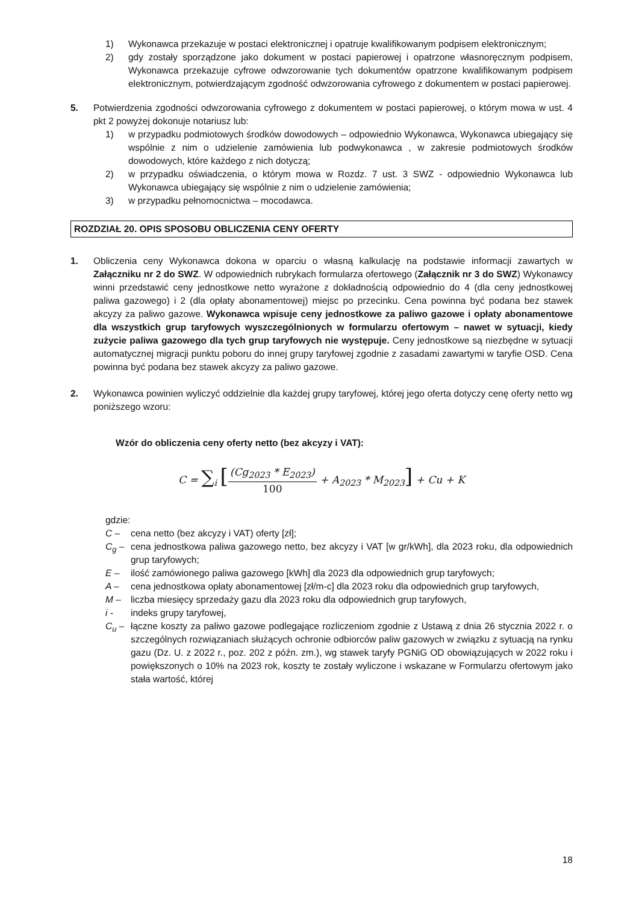1) Wykonawca przekazuje w postaci elektronicznej i opatruje kwalifikowanym podpisem elektronicznym;
2) gdy zostały sporządzone jako dokument w postaci papierowej i opatrzone własnoręcznym podpisem, Wykonawca przekazuje cyfrowe odwzorowanie tych dokumentów opatrzone kwalifikowanym podpisem elektronicznym, potwierdzającym zgodność odwzorowania cyfrowego z dokumentem w postaci papierowej.
5. Potwierdzenia zgodności odwzorowania cyfrowego z dokumentem w postaci papierowej, o którym mowa w ust. 4 pkt 2 powyżej dokonuje notariusz lub:
1) w przypadku podmiotowych środków dowodowych – odpowiednio Wykonawca, Wykonawca ubiegający się wspólnie z nim o udzielenie zamówienia lub podwykonawca , w zakresie podmiotowych środków dowodowych, które każdego z nich dotyczą;
2) w przypadku oświadczenia, o którym mowa w Rozdz. 7 ust. 3 SWZ - odpowiednio Wykonawca lub Wykonawca ubiegający się wspólnie z nim o udzielenie zamówienia;
3) w przypadku pełnomocnictwa – mocodawca.
ROZDZIAŁ 20. OPIS SPOSOBU OBLICZENIA CENY OFERTY
1. Obliczenia ceny Wykonawca dokona w oparciu o własną kalkulację na podstawie informacji zawartych w Załączniku nr 2 do SWZ. W odpowiednich rubrykach formularza ofertowego (Załącznik nr 3 do SWZ) Wykonawcy winni przedstawić ceny jednostkowe netto wyrażone z dokładnością odpowiednio do 4 (dla ceny jednostkowej paliwa gazowego) i 2 (dla opłaty abonamentowej) miejsc po przecinku. Cena powinna być podana bez stawek akcyzy za paliwo gazowe. Wykonawca wpisuje ceny jednostkowe za paliwo gazowe i opłaty abonamentowe dla wszystkich grup taryfowych wyszczególnionych w formularzu ofertowym – nawet w sytuacji, kiedy zużycie paliwa gazowego dla tych grup taryfowych nie występuje. Ceny jednostkowe są niezbędne w sytuacji automatycznej migracji punktu poboru do innej grupy taryfowej zgodnie z zasadami zawartymi w taryfie OSD. Cena powinna być podana bez stawek akcyzy za paliwo gazowe.
2. Wykonawca powinien wyliczyć oddzielnie dla każdej grupy taryfowej, której jego oferta dotyczy cenę oferty netto wg poniższego wzoru:
Wzór do obliczenia ceny oferty netto (bez akcyzy i VAT):
C = ∑<sub>i</sub> [(Cg<sub>2023</sub> * E<sub>2023</sub>) 100 + A<sub>2023</sub> * M<sub>2023</sub>] + Cu + K
gdzie:
C – cena netto (bez akcyzy i VAT) oferty [zł];
C<sub>g</sub> – cena jednostkowa paliwa gazowego netto, bez akcyzy i VAT [w gr/kWh], dla 2023 roku, dla odpowiednich grup taryfowych;
E – ilość zamówionego paliwa gazowego [kWh] dla 2023 dla odpowiednich grup taryfowych;
A – cena jednostkowa opłaty abonamentowej [zł/m-c] dla 2023 roku dla odpowiednich grup taryfowych,
M – liczba miesięcy sprzedaży gazu dla 2023 roku dla odpowiednich grup taryfowych,
i - indeks grupy taryfowej,
C<sub>u</sub> – łączne koszty za paliwo gazowe podlegające rozliczeniom zgodnie z Ustawą z dnia 26 stycznia 2022 r. o szczególnych rozwiązaniach służących ochronie odbiorców paliw gazowych w związku z sytuacją na rynku gazu (Dz. U. z 2022 r., poz. 202 z późn. zm.), wg stawek taryfy PGNiG OD obowiązujących w 2022 roku i powiększonych o 10% na 2023 rok, koszty te zostały wyliczone i wskazane w Formularzu ofertowym jako stała wartość, której
18